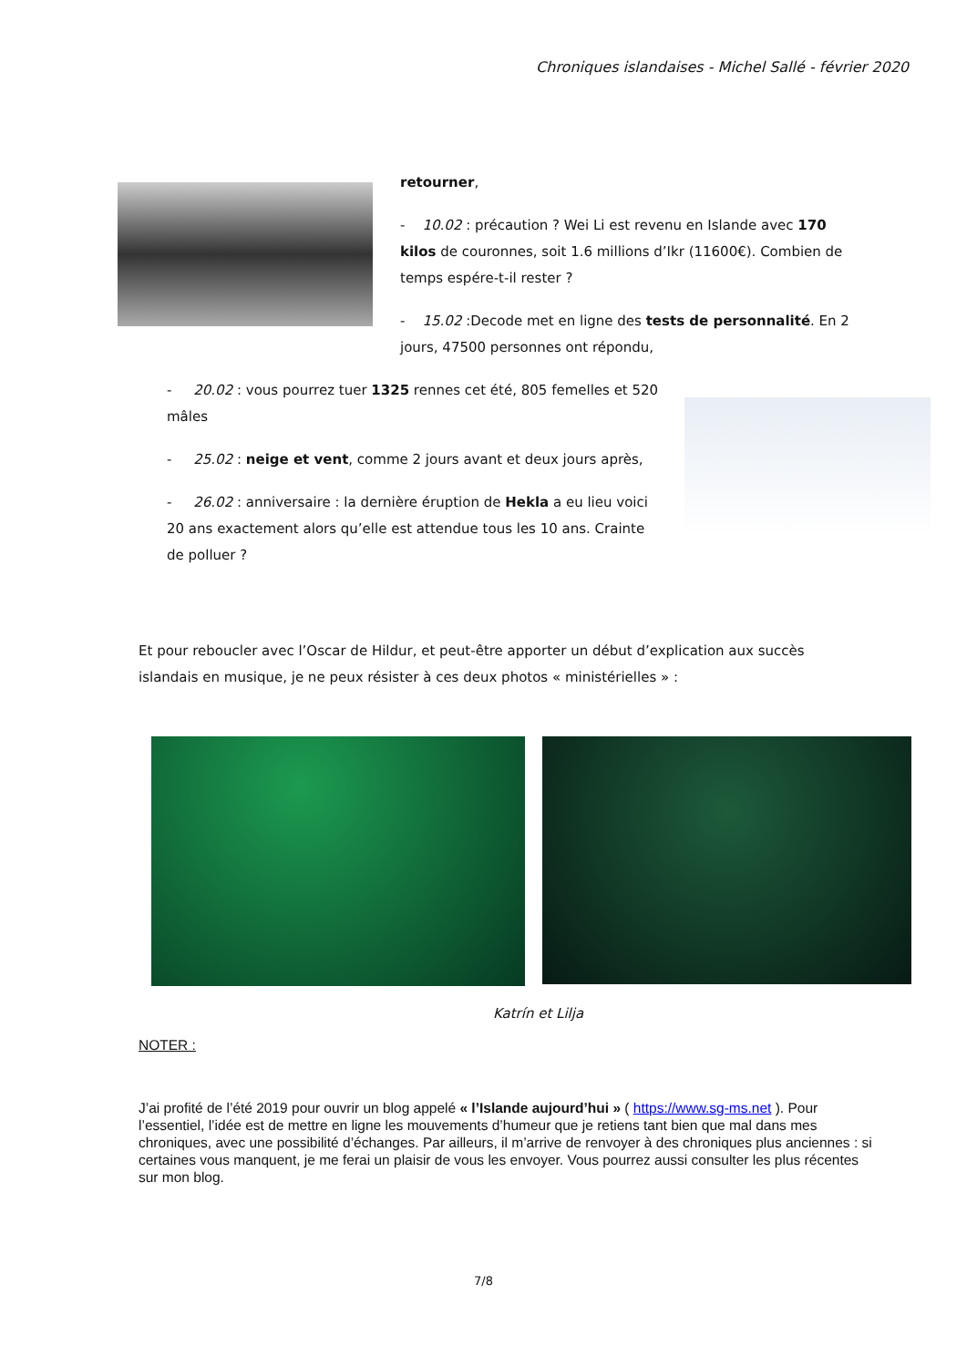Chroniques islandaises - Michel Sallé - février 2020
retourner,
- 10.02 : précaution ? Wei Li est revenu en Islande avec 170 kilos de couronnes, soit 1.6 millions d’Ikr (11600€). Combien de temps espére-t-il rester ?
- 15.02 :Decode met en ligne des tests de personnalité. En 2 jours, 47500 personnes ont répondu,
- 20.02 : vous pourrez tuer 1325 rennes cet été, 805 femelles et 520 mâles
- 25.02 : neige et vent, comme 2 jours avant et deux jours après,
- 26.02 : anniversaire : la dernière éruption de Hekla a eu lieu voici 20 ans exactement alors qu’elle est attendue tous les 10 ans. Crainte de polluer ?
Et pour reboucler avec l’Oscar de Hildur, et peut-être apporter un début d’explication aux succès islandais en musique, je ne peux résister à ces deux photos « ministérielles » :
Katrín et Lilja
NOTER :
J’ai profité de l’été 2019 pour ouvrir un blog appelé « l’Islande aujourd’hui » ( https://www.sg-ms.net ). Pour l’essentiel, l’idée est de mettre en ligne les mouvements d’humeur que je retiens tant bien que mal dans mes chroniques, avec une possibilité d’échanges. Par ailleurs, il m’arrive de renvoyer à des chroniques plus anciennes : si certaines vous manquent, je me ferai un plaisir de vous les envoyer. Vous pourrez aussi consulter les plus récentes sur mon blog.
7/8